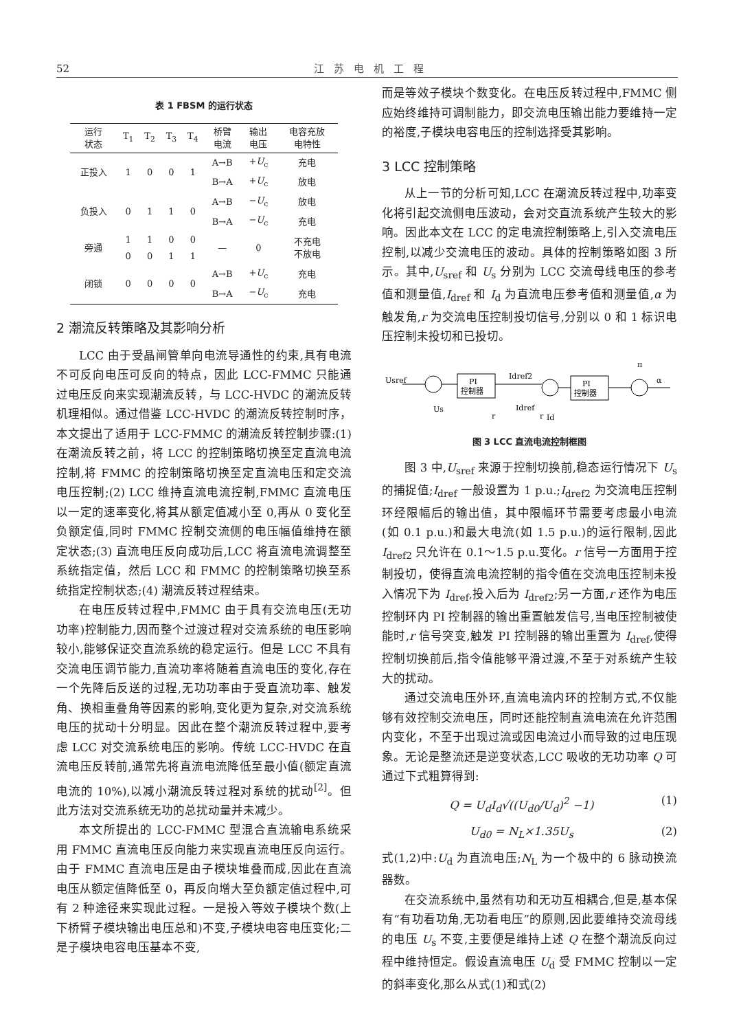52
江苏电机工程
表 1 FBSM 的运行状态
| 运行 状态 | T<sub>1</sub> | T<sub>2</sub> | T<sub>3</sub> | T<sub>4</sub> | 桥臂 电流 | 输出 电压 | 电容充放 电特性 |
| --- | --- | --- | --- | --- | --- | --- | --- |
| 正投入 | 1 | 0 | 0 | 1 | A→B | + U<sub>c</sub> | 充电 |
| | | | | | B→A | + U<sub>c</sub> | 放电 |
| 负投入 | 0 | 1 | 1 | 0 | A→B | − U<sub>c</sub> | 放电 |
| | | | | | B→A | − U<sub>c</sub> | 充电 |
| 旁通 | 1 | 1 | 0 | 0 | — | 0 | 不充电 不放电 |
| | 0 | 0 | 1 | 1 | | | |
| 闭锁 | 0 | 0 | 0 | 0 | A→B | + U<sub>c</sub> | 充电 |
| | | | | | B→A | − U<sub>c</sub> | 充电 |
2 潮流反转策略及其影响分析
LCC 由于受晶闸管单向电流导通性的约束,具有电流不可反向电压可反向的特点，因此 LCC-FMMC 只能通过电压反向来实现潮流反转，与 LCC-HVDC 的潮流反转机理相似。通过借鉴 LCC-HVDC 的潮流反转控制时序，本文提出了适用于 LCC-FMMC 的潮流反转控制步骤:(1) 在潮流反转之前，将 LCC 的控制策略切换至定直流电流控制,将 FMMC 的控制策略切换至定直流电压和定交流电压控制;(2) LCC 维持直流电流控制,FMMC 直流电压以一定的速率变化,将其从额定值减小至 0,再从 0 变化至负额定值,同时 FMMC 控制交流侧的电压幅值维持在额定状态;(3) 直流电压反向成功后,LCC 将直流电流调整至系统指定值，然后 LCC 和 FMMC 的控制策略切换至系统指定控制状态;(4) 潮流反转过程结束。
在电压反转过程中,FMMC 由于具有交流电压(无功功率)控制能力,因而整个过渡过程对交流系统的电压影响较小,能够保证交直流系统的稳定运行。但是 LCC 不具有交流电压调节能力,直流功率将随着直流电压的变化,存在一个先降后反送的过程,无功功率由于受直流功率、触发角、换相重叠角等因素的影响,变化更为复杂,对交流系统电压的扰动十分明显。因此在整个潮流反转过程中,要考虑 LCC 对交流系统电压的影响。传统 LCC-HVDC 在直流电压反转前,通常先将直流电流降低至最小值(额定直流电流的 10%),以减小潮流反转过程对系统的扰动<sup>[2]</sup>。但此方法对交流系统无功的总扰动量并未减少。
本文所提出的 LCC-FMMC 型混合直流输电系统采用 FMMC 直流电压反向能力来实现直流电压反向运行。由于 FMMC 直流电压是由子模块堆叠而成,因此在直流电压从额定值降低至 0，再反向增大至负额定值过程中,可有 2 种途径来实现此过程。一是投入等效子模块个数(上下桥臂子模块输出电压总和)不变,子模块电容电压变化;二是子模块电容电压基本不变,
而是等效子模块个数变化。在电压反转过程中,FMMC 侧应始终维持可调制能力，即交流电压输出能力要维持一定的裕度,子模块电容电压的控制选择受其影响。
3 LCC 控制策略
从上一节的分析可知,LCC 在潮流反转过程中,功率变化将引起交流侧电压波动，会对交直流系统产生较大的影响。因此本文在 LCC 的定电流控制策略上,引入交流电压控制,以减少交流电压的波动。具体的控制策略如图 3 所示。其中,U<sub>sref</sub> 和 U<sub>s</sub> 分别为 LCC 交流母线电压的参考值和测量值,I<sub>dref</sub> 和 I<sub>d</sub> 为直流电压参考值和测量值,α 为触发角,r 为交流电压控制投切信号,分别以 0 和 1 标识电压控制未投切和已投切。
Usref
Us
PI
控制器
Idref2
Idref
r
r
Id
PI
控制器
π
α
图 3 LCC 直流电流控制框图
图 3 中,U<sub>sref</sub> 来源于控制切换前,稳态运行情况下 U<sub>s</sub> 的捕捉值;I<sub>dref</sub> 一般设置为 1 p.u.;I<sub>dref2</sub> 为交流电压控制环经限幅后的输出值，其中限幅环节需要考虑最小电流(如 0.1 p.u.)和最大电流(如 1.5 p.u.)的运行限制,因此 I<sub>dref2</sub> 只允许在 0.1～1.5 p.u.变化。r 信号一方面用于控制投切，使得直流电流控制的指令值在交流电压控制未投入情况下为 I<sub>dref</sub>,投入后为 I<sub>dref2</sub>;另一方面,r 还作为电压控制环内 PI 控制器的输出重置触发信号,当电压控制被使能时,r 信号突变,触发 PI 控制器的输出重置为 I<sub>dref</sub>,使得控制切换前后,指令值能够平滑过渡,不至于对系统产生较大的扰动。
通过交流电压外环,直流电流内环的控制方式,不仅能够有效控制交流电压，同时还能控制直流电流在允许范围内变化，不至于出现过流或因电流过小而导致的过电压现象。无论是整流还是逆变状态,LCC 吸收的无功功率 Q 可通过下式粗算得到:
Q = U<sub>d</sub>I<sub>d</sub>√((U<sub>d0</sub>/U<sub>d</sub>)<sup>2</sup> −1) (1)
U<sub>d0</sub> = N<sub>L</sub>×1.35U<sub>s</sub> (2)
式(1,2)中:U<sub>d</sub> 为直流电压;N<sub>L</sub> 为一个极中的 6 脉动换流器数。
在交流系统中,虽然有功和无功互相耦合,但是,基本保有“有功看功角,无功看电压”的原则,因此要维持交流母线的电压 U<sub>s</sub> 不变,主要便是维持上述 Q 在整个潮流反向过程中维持恒定。假设直流电压 U<sub>d</sub> 受 FMMC 控制以一定的斜率变化,那么从式(1)和式(2)